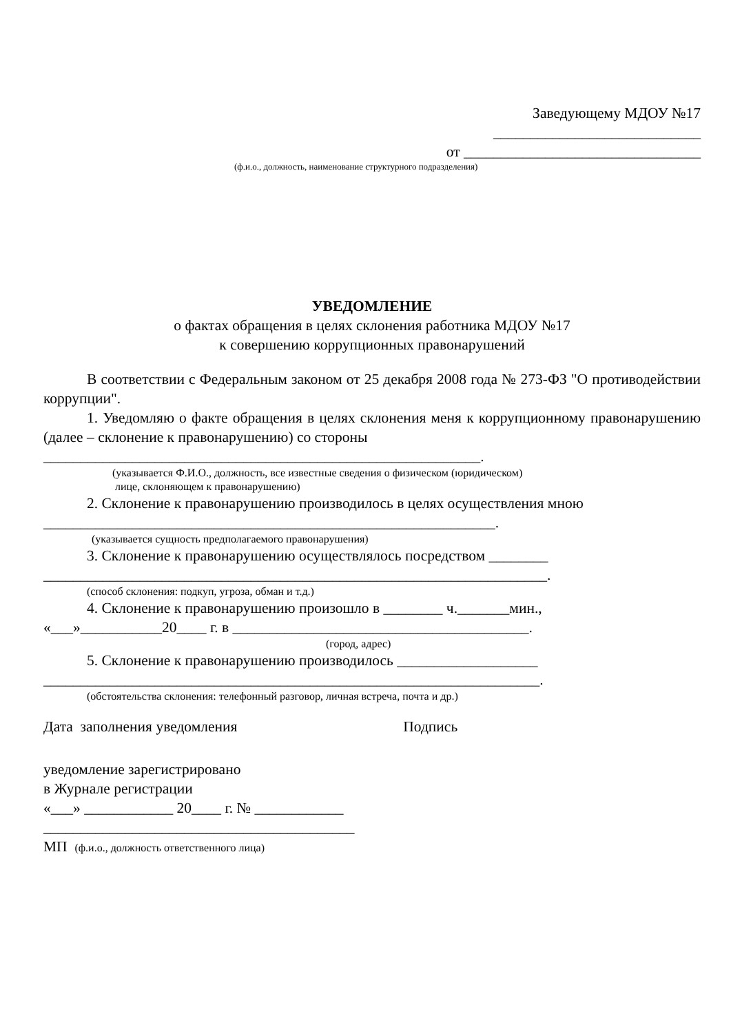Заведующему МДОУ №17
____________________________
от ________________________________
(ф.и.о., должность, наименование структурного подразделения)
УВЕДОМЛЕНИЕ
о фактах обращения в целях склонения работника МДОУ №17
к совершению коррупционных правонарушений
В соответствии с Федеральным законом от 25 декабря 2008 года № 273-ФЗ "О противодействии коррупции".
1. Уведомляю о факте обращения в целях склонения меня к коррупционному правонарушению (далее – склонение к правонарушению) со стороны
___________________________________________________________.
(указывается Ф.И.О., должность, все известные сведения о физическом (юридическом)
лице, склоняющем к правонарушению)
2. Склонение к правонарушению производилось в целях осуществления мною
_____________________________________________________________.
(указывается сущность предполагаемого правонарушения)
3. Склонение к правонарушению осуществлялось посредством ________
____________________________________________________________________.
(способ склонения: подкуп, угроза, обман и т.д.)
4. Склонение к правонарушению произошло в ________ ч._______мин.,
«___»___________20____ г. в ________________________________________.
(город, адрес)
5. Склонение к правонарушению производилось ___________________
___________________________________________________________________.
(обстоятельства склонения: телефонный разговор, личная встреча, почта и др.)
Дата заполнения уведомления Подпись
уведомление зарегистрировано
в Журнале регистрации
«___» ____________ 20____ г. № ____________
__________________________________________
МП (ф.и.о., должность ответственного лица)